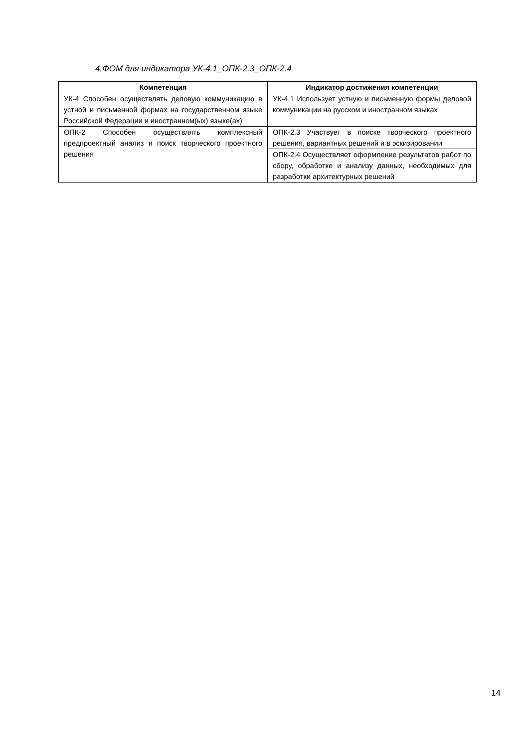4.ФОМ для индикатора УК-4.1_ОПК-2.3_ОПК-2.4
| Компетенция | Индикатор достижения компетенции |
| --- | --- |
| УК-4 Способен осуществлять деловую коммуникацию в устной и письменной формах на государственном языке Российской Федерации и иностранном(ых) языке(ах) | УК-4.1 Использует устную и письменную формы деловой коммуникации на русском и иностранном языках |
| ОПК-2 Способен осуществлять комплексный предпроектный анализ и поиск творческого проектного решения | ОПК-2.3 Участвует в поиске творческого проектного решения, вариантных решений и в эскизировании |
| | ОПК-2.4 Осуществляет оформление результатов работ по сбору, обработке и анализу данных, необходимых для разработки архитектурных решений |
14